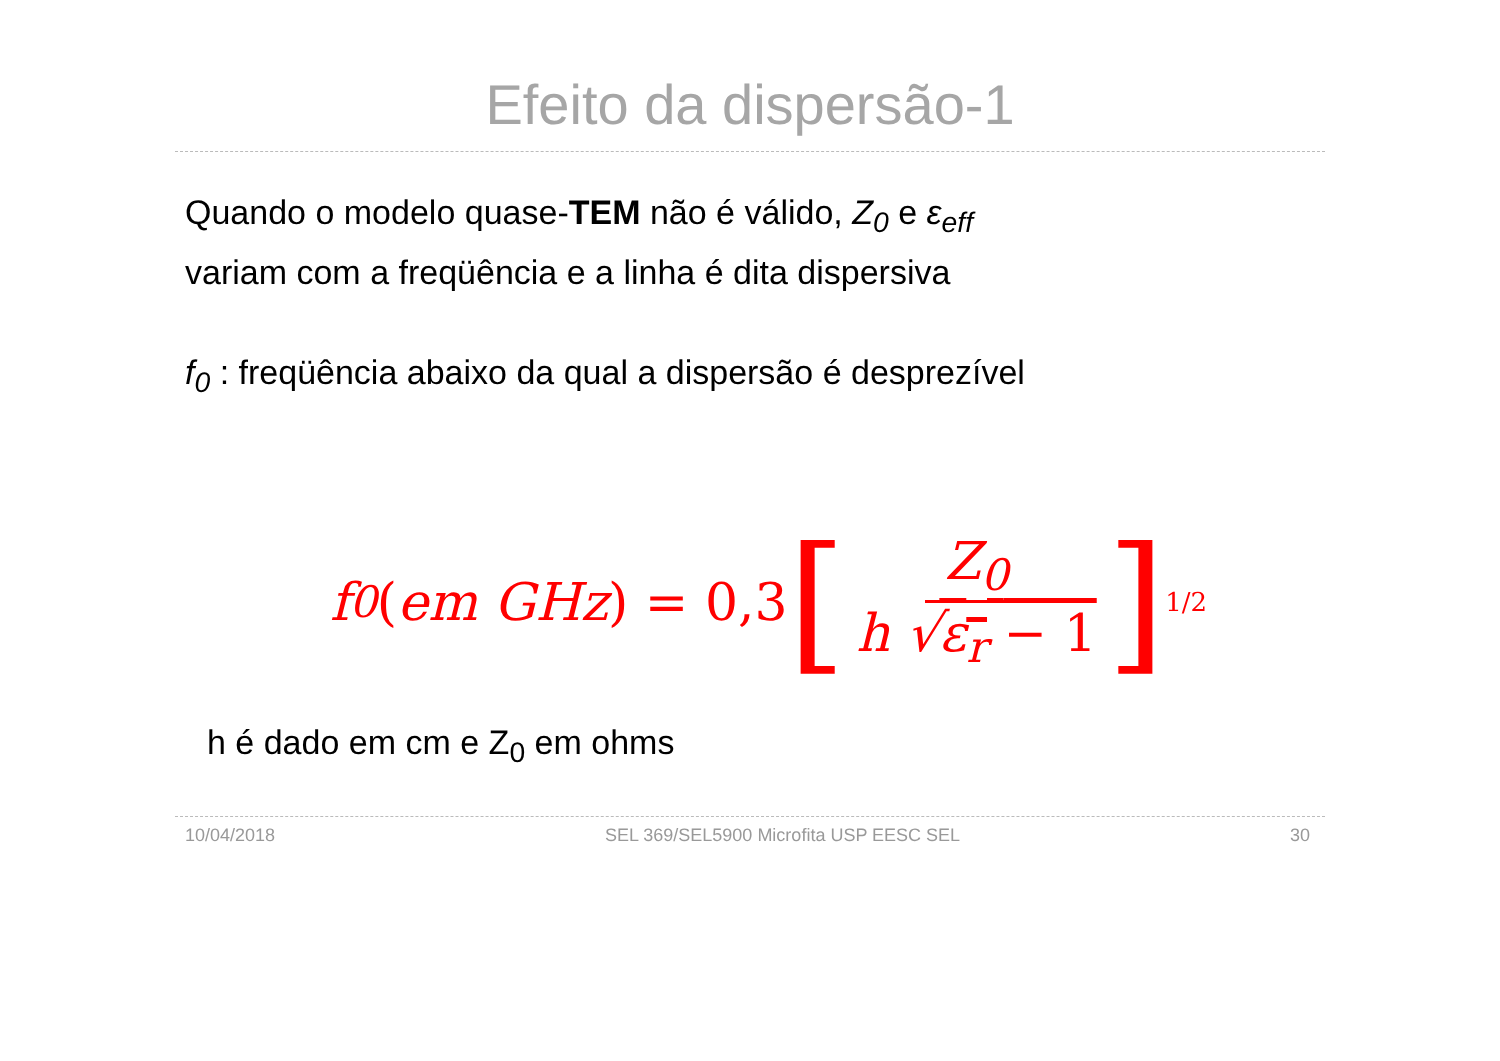Efeito da dispersão-1
Quando o modelo quase-TEM não é válido, Z<sub>0</sub> e ε<sub>eff</sub>
variam com a freqüência e a linha é dita dispersiva
f<sub>0</sub> : freqüência abaixo da qual a dispersão é desprezível
f<sub>0</sub> (em GHz) = 0,3 [Z<sub>0</sub> h √ε<sub>r</sub> − 1]<sup>1/2</sup>
h é dado em cm e Z<sub>0</sub> em ohms
10/04/2018 SEL 369/SEL5900 Microfita USP EESC SEL 30